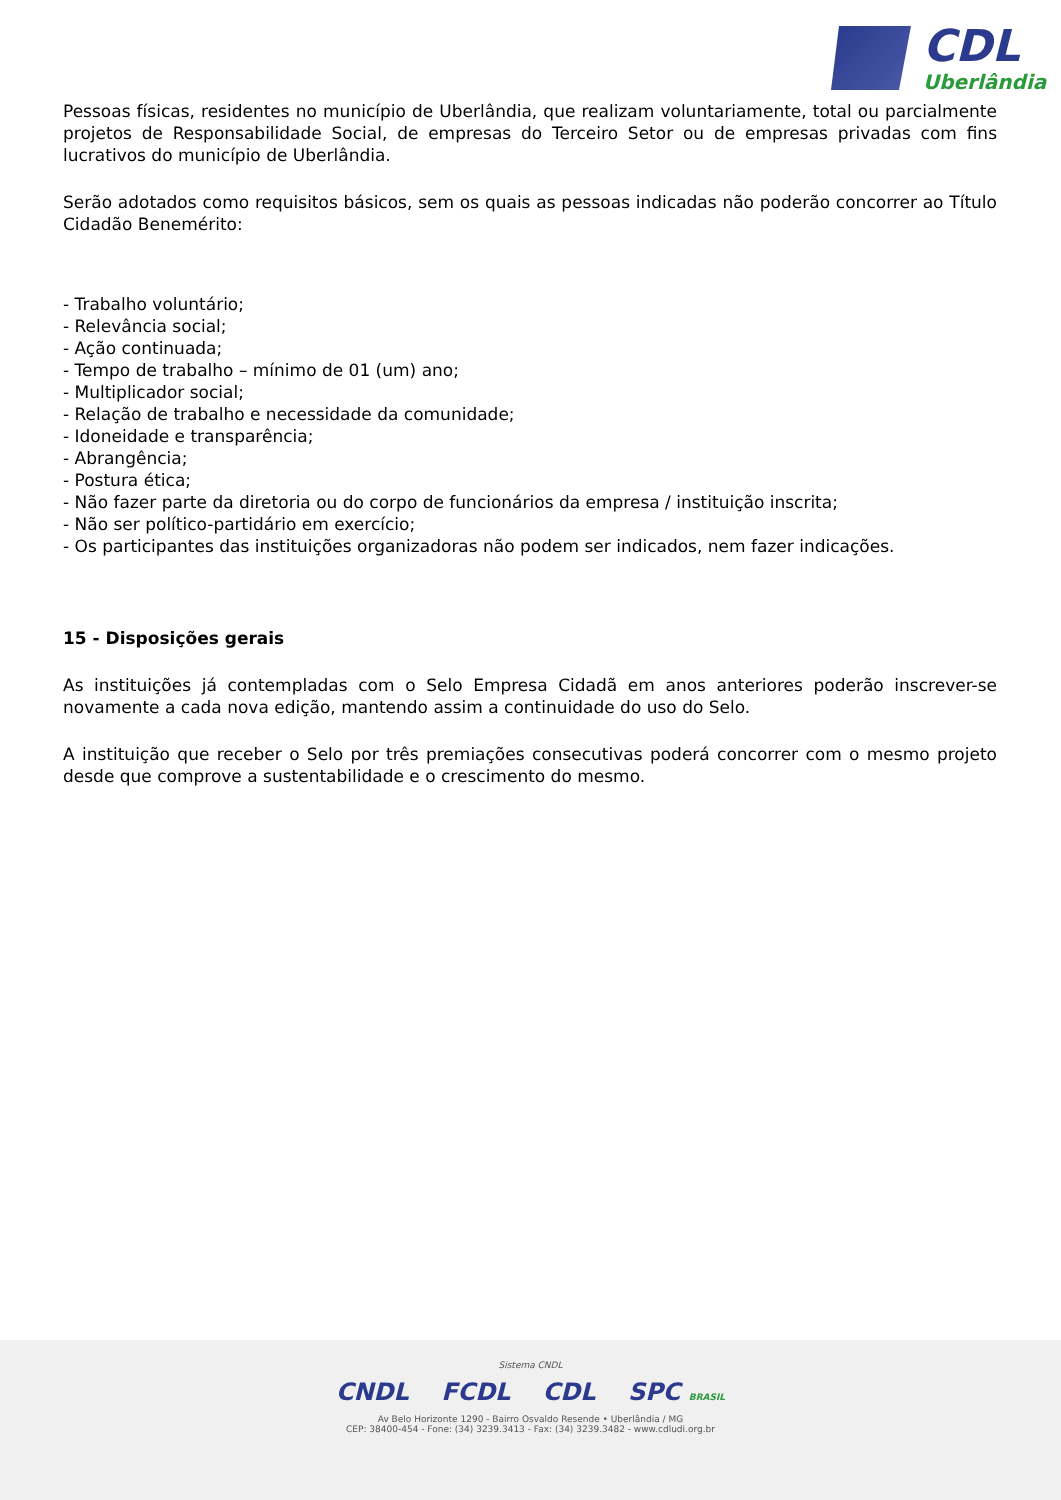CDL
Uberlândia
Pessoas físicas, residentes no município de Uberlândia, que realizam voluntariamente, total ou parcialmente projetos de Responsabilidade Social, de empresas do Terceiro Setor ou de empresas privadas com fins lucrativos do município de Uberlândia.
Serão adotados como requisitos básicos, sem os quais as pessoas indicadas não poderão concorrer ao Título Cidadão Benemérito:
- Trabalho voluntário;
- Relevância social;
- Ação continuada;
- Tempo de trabalho – mínimo de 01 (um) ano;
- Multiplicador social;
- Relação de trabalho e necessidade da comunidade;
- Idoneidade e transparência;
- Abrangência;
- Postura ética;
- Não fazer parte da diretoria ou do corpo de funcionários da empresa / instituição inscrita;
- Não ser político-partidário em exercício;
- Os participantes das instituições organizadoras não podem ser indicados, nem fazer indicações.
15 - Disposições gerais
As instituições já contempladas com o Selo Empresa Cidadã em anos anteriores poderão inscrever-se novamente a cada nova edição, mantendo assim a continuidade do uso do Selo.
A instituição que receber o Selo por três premiações consecutivas poderá concorrer com o mesmo projeto desde que comprove a sustentabilidade e o crescimento do mesmo.
Sistema CNDL
CNDL FCDL CDL SPC BRASIL
Av Belo Horizonte 1290 - Bairro Osvaldo Resende • Uberlândia / MG
CEP: 38400-454 - Fone: (34) 3239.3413 - Fax: (34) 3239.3482 - www.cdludi.org.br